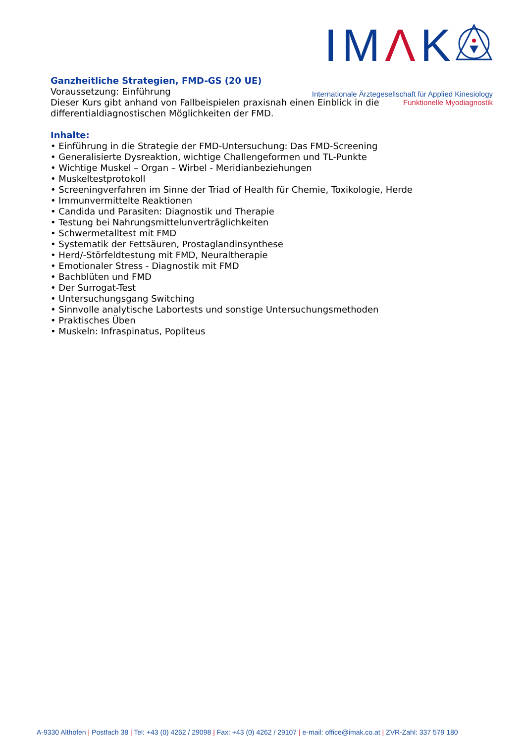IMΛK
Internationale Ärztegesellschaft für Applied Kinesiology
Funktionelle Myodiagnostik
Ganzheitliche Strategien, FMD-GS (20 UE)
Voraussetzung: Einführung
Dieser Kurs gibt anhand von Fallbeispielen praxisnah einen Einblick in die
differentialdiagnostischen Möglichkeiten der FMD.
Inhalte:
• Einführung in die Strategie der FMD-Untersuchung: Das FMD-Screening
• Generalisierte Dysreaktion, wichtige Challengeformen und TL-Punkte
• Wichtige Muskel – Organ – Wirbel - Meridianbeziehungen
• Muskeltestprotokoll
• Screeningverfahren im Sinne der Triad of Health für Chemie, Toxikologie, Herde
• Immunvermittelte Reaktionen
• Candida und Parasiten: Diagnostik und Therapie
• Testung bei Nahrungsmittelunverträglichkeiten
• Schwermetalltest mit FMD
• Systematik der Fettsäuren, Prostaglandinsynthese
• Herd/-Störfeldtestung mit FMD, Neuraltherapie
• Emotionaler Stress - Diagnostik mit FMD
• Bachblüten und FMD
• Der Surrogat-Test
• Untersuchungsgang Switching
• Sinnvolle analytische Labortests und sonstige Untersuchungsmethoden
• Praktisches Üben
• Muskeln: Infraspinatus, Popliteus
A-9330 Althofen | Postfach 38 | Tel: +43 (0) 4262 / 29098 | Fax: +43 (0) 4262 / 29107 | e-mail: office@imak.co.at | ZVR-Zahl: 337 579 180